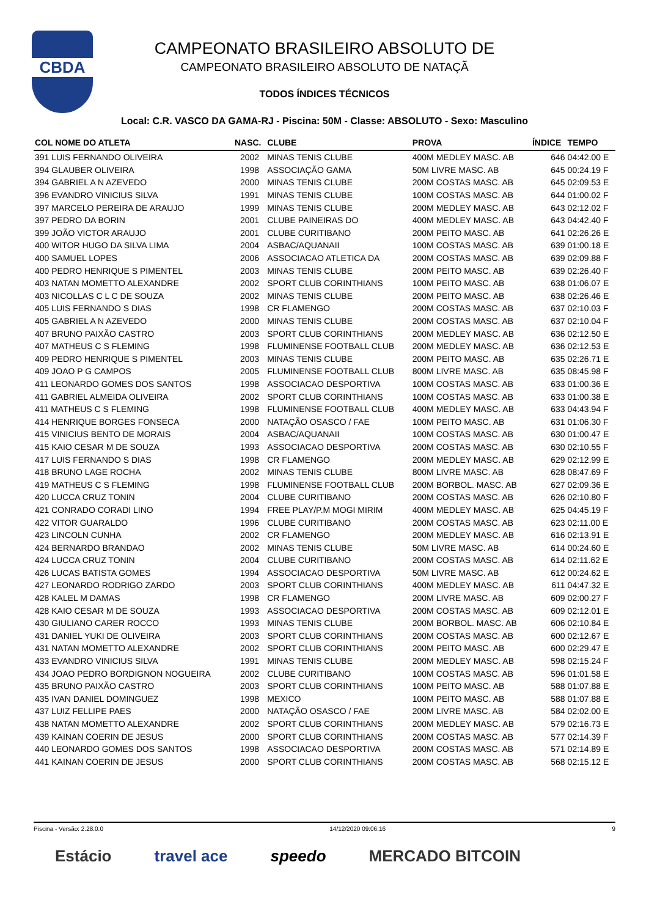CBDA
CAMPEONATO BRASILEIRO ABSOLUTO DE
CAMPEONATO BRASILEIRO ABSOLUTO DE NATAÇÃ
TODOS ÍNDICES TÉCNICOS
Local: C.R. VASCO DA GAMA-RJ - Piscina: 50M - Classe: ABSOLUTO - Sexo: Masculino
| COL NOME DO ATLETA | NASC. | CLUBE | PROVA | ÍNDICE | TEMPO |
| --- | --- | --- | --- | --- | --- |
| 391 LUIS FERNANDO OLIVEIRA | 2002 | MINAS TENIS CLUBE | 400M MEDLEY MASC. AB | 646 | 04:42.00 E |
| 394 GLAUBER OLIVEIRA | 1998 | ASSOCIAÇÃO GAMA | 50M LIVRE MASC. AB | 645 | 00:24.19 F |
| 394 GABRIEL A N AZEVEDO | 2000 | MINAS TENIS CLUBE | 200M COSTAS MASC. AB | 645 | 02:09.53 E |
| 396 EVANDRO VINICIUS SILVA | 1991 | MINAS TENIS CLUBE | 100M COSTAS MASC. AB | 644 | 01:00.02 F |
| 397 MARCELO PEREIRA DE ARAUJO | 1999 | MINAS TENIS CLUBE | 200M MEDLEY MASC. AB | 643 | 02:12.02 F |
| 397 PEDRO DA BORIN | 2001 | CLUBE PAINEIRAS DO | 400M MEDLEY MASC. AB | 643 | 04:42.40 F |
| 399 JOÃO VICTOR ARAUJO | 2001 | CLUBE CURITIBANO | 200M PEITO MASC. AB | 641 | 02:26.26 E |
| 400 WITOR HUGO DA SILVA LIMA | 2004 | ASBAC/AQUANAII | 100M COSTAS MASC. AB | 639 | 01:00.18 E |
| 400 SAMUEL LOPES | 2006 | ASSOCIACAO ATLETICA DA | 200M COSTAS MASC. AB | 639 | 02:09.88 F |
| 400 PEDRO HENRIQUE S PIMENTEL | 2003 | MINAS TENIS CLUBE | 200M PEITO MASC. AB | 639 | 02:26.40 F |
| 403 NATAN MOMETTO ALEXANDRE | 2002 | SPORT CLUB CORINTHIANS | 100M PEITO MASC. AB | 638 | 01:06.07 E |
| 403 NICOLLAS C L C DE SOUZA | 2002 | MINAS TENIS CLUBE | 200M PEITO MASC. AB | 638 | 02:26.46 E |
| 405 LUIS FERNANDO S DIAS | 1998 | CR FLAMENGO | 200M COSTAS MASC. AB | 637 | 02:10.03 F |
| 405 GABRIEL A N AZEVEDO | 2000 | MINAS TENIS CLUBE | 200M COSTAS MASC. AB | 637 | 02:10.04 F |
| 407 BRUNO PAIXÃO CASTRO | 2003 | SPORT CLUB CORINTHIANS | 200M MEDLEY MASC. AB | 636 | 02:12.50 E |
| 407 MATHEUS C S FLEMING | 1998 | FLUMINENSE FOOTBALL CLUB | 200M MEDLEY MASC. AB | 636 | 02:12.53 E |
| 409 PEDRO HENRIQUE S PIMENTEL | 2003 | MINAS TENIS CLUBE | 200M PEITO MASC. AB | 635 | 02:26.71 E |
| 409 JOAO P G CAMPOS | 2005 | FLUMINENSE FOOTBALL CLUB | 800M LIVRE MASC. AB | 635 | 08:45.98 F |
| 411 LEONARDO GOMES DOS SANTOS | 1998 | ASSOCIACAO DESPORTIVA | 100M COSTAS MASC. AB | 633 | 01:00.36 E |
| 411 GABRIEL ALMEIDA OLIVEIRA | 2002 | SPORT CLUB CORINTHIANS | 100M COSTAS MASC. AB | 633 | 01:00.38 E |
| 411 MATHEUS C S FLEMING | 1998 | FLUMINENSE FOOTBALL CLUB | 400M MEDLEY MASC. AB | 633 | 04:43.94 F |
| 414 HENRIQUE BORGES FONSECA | 2000 | NATAÇÃO OSASCO / FAE | 100M PEITO MASC. AB | 631 | 01:06.30 F |
| 415 VINICIUS BENTO DE MORAIS | 2004 | ASBAC/AQUANAII | 100M COSTAS MASC. AB | 630 | 01:00.47 E |
| 415 KAIO CESAR M DE SOUZA | 1993 | ASSOCIACAO DESPORTIVA | 200M COSTAS MASC. AB | 630 | 02:10.55 F |
| 417 LUIS FERNANDO S DIAS | 1998 | CR FLAMENGO | 200M MEDLEY MASC. AB | 629 | 02:12.99 E |
| 418 BRUNO LAGE ROCHA | 2002 | MINAS TENIS CLUBE | 800M LIVRE MASC. AB | 628 | 08:47.69 F |
| 419 MATHEUS C S FLEMING | 1998 | FLUMINENSE FOOTBALL CLUB | 200M BORBOL. MASC. AB | 627 | 02:09.36 E |
| 420 LUCCA CRUZ TONIN | 2004 | CLUBE CURITIBANO | 200M COSTAS MASC. AB | 626 | 02:10.80 F |
| 421 CONRADO CORADI LINO | 1994 | FREE PLAY/P.M MOGI MIRIM | 400M MEDLEY MASC. AB | 625 | 04:45.19 F |
| 422 VITOR GUARALDO | 1996 | CLUBE CURITIBANO | 200M COSTAS MASC. AB | 623 | 02:11.00 E |
| 423 LINCOLN CUNHA | 2002 | CR FLAMENGO | 200M MEDLEY MASC. AB | 616 | 02:13.91 E |
| 424 BERNARDO BRANDAO | 2002 | MINAS TENIS CLUBE | 50M LIVRE MASC. AB | 614 | 00:24.60 E |
| 424 LUCCA CRUZ TONIN | 2004 | CLUBE CURITIBANO | 200M COSTAS MASC. AB | 614 | 02:11.62 E |
| 426 LUCAS BATISTA GOMES | 1994 | ASSOCIACAO DESPORTIVA | 50M LIVRE MASC. AB | 612 | 00:24.62 E |
| 427 LEONARDO RODRIGO ZARDO | 2003 | SPORT CLUB CORINTHIANS | 400M MEDLEY MASC. AB | 611 | 04:47.32 E |
| 428 KALEL M DAMAS | 1998 | CR FLAMENGO | 200M LIVRE MASC. AB | 609 | 02:00.27 F |
| 428 KAIO CESAR M DE SOUZA | 1993 | ASSOCIACAO DESPORTIVA | 200M COSTAS MASC. AB | 609 | 02:12.01 E |
| 430 GIULIANO CARER ROCCO | 1993 | MINAS TENIS CLUBE | 200M BORBOL. MASC. AB | 606 | 02:10.84 E |
| 431 DANIEL YUKI DE OLIVEIRA | 2003 | SPORT CLUB CORINTHIANS | 200M COSTAS MASC. AB | 600 | 02:12.67 E |
| 431 NATAN MOMETTO ALEXANDRE | 2002 | SPORT CLUB CORINTHIANS | 200M PEITO MASC. AB | 600 | 02:29.47 E |
| 433 EVANDRO VINICIUS SILVA | 1991 | MINAS TENIS CLUBE | 200M MEDLEY MASC. AB | 598 | 02:15.24 F |
| 434 JOAO PEDRO BORDIGNON NOGUEIRA | 2002 | CLUBE CURITIBANO | 100M COSTAS MASC. AB | 596 | 01:01.58 E |
| 435 BRUNO PAIXÃO CASTRO | 2003 | SPORT CLUB CORINTHIANS | 100M PEITO MASC. AB | 588 | 01:07.88 E |
| 435 IVAN DANIEL DOMINGUEZ | 1998 | MEXICO | 100M PEITO MASC. AB | 588 | 01:07.88 E |
| 437 LUIZ FELLIPE PAES | 2000 | NATAÇÃO OSASCO / FAE | 200M LIVRE MASC. AB | 584 | 02:02.00 E |
| 438 NATAN MOMETTO ALEXANDRE | 2002 | SPORT CLUB CORINTHIANS | 200M MEDLEY MASC. AB | 579 | 02:16.73 E |
| 439 KAINAN COERIN DE JESUS | 2000 | SPORT CLUB CORINTHIANS | 200M COSTAS MASC. AB | 577 | 02:14.39 F |
| 440 LEONARDO GOMES DOS SANTOS | 1998 | ASSOCIACAO DESPORTIVA | 200M COSTAS MASC. AB | 571 | 02:14.89 E |
| 441 KAINAN COERIN DE JESUS | 2000 | SPORT CLUB CORINTHIANS | 200M COSTAS MASC. AB | 568 | 02:15.12 E |
Piscina - Versão: 2.28.0.0 14/12/2020 09:06:16 9
Estácio travel ace speedo MERCADO BITCOIN